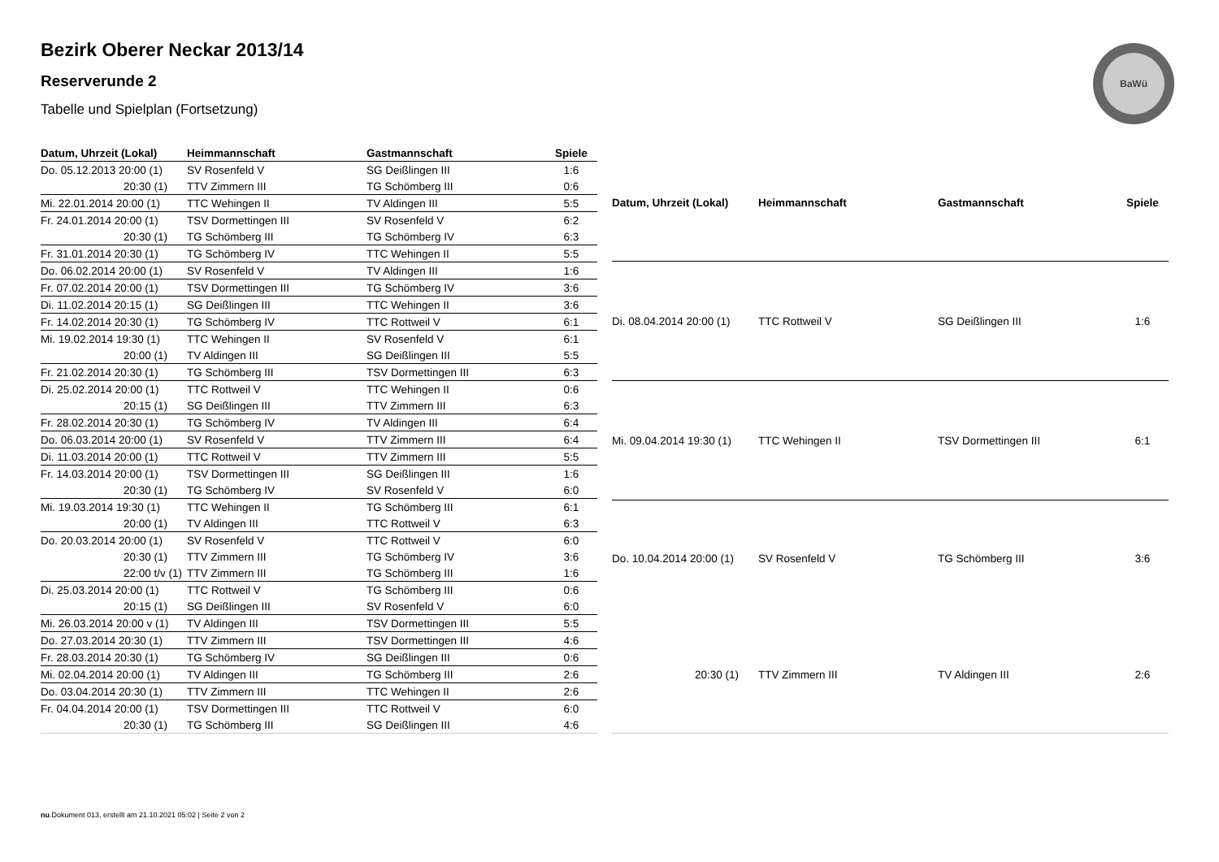Bezirk Oberer Neckar 2013/14
Reserverunde 2
Tabelle und Spielplan (Fortsetzung)
BaWü
| Datum, Uhrzeit (Lokal) | Heimmannschaft | Gastmannschaft | Spiele |
| --- | --- | --- | --- |
| Do. 05.12.2013 20:00 (1) | SV Rosenfeld V | SG Deißlingen III | 1:6 |
| 20:30 (1) | TTV Zimmern III | TG Schömberg III | 0:6 |
| Mi. 22.01.2014 20:00 (1) | TTC Wehingen II | TV Aldingen III | 5:5 |
| Fr. 24.01.2014 20:00 (1) | TSV Dormettingen III | SV Rosenfeld V | 6:2 |
| 20:30 (1) | TG Schömberg III | TG Schömberg IV | 6:3 |
| Fr. 31.01.2014 20:30 (1) | TG Schömberg IV | TTC Wehingen II | 5:5 |
| Do. 06.02.2014 20:00 (1) | SV Rosenfeld V | TV Aldingen III | 1:6 |
| Fr. 07.02.2014 20:00 (1) | TSV Dormettingen III | TG Schömberg IV | 3:6 |
| Di. 11.02.2014 20:15 (1) | SG Deißlingen III | TTC Wehingen II | 3:6 |
| Fr. 14.02.2014 20:30 (1) | TG Schömberg IV | TTC Rottweil V | 6:1 |
| Mi. 19.02.2014 19:30 (1) | TTC Wehingen II | SV Rosenfeld V | 6:1 |
| 20:00 (1) | TV Aldingen III | SG Deißlingen III | 5:5 |
| Fr. 21.02.2014 20:30 (1) | TG Schömberg III | TSV Dormettingen III | 6:3 |
| Di. 25.02.2014 20:00 (1) | TTC Rottweil V | TTC Wehingen II | 0:6 |
| 20:15 (1) | SG Deißlingen III | TTV Zimmern III | 6:3 |
| Fr. 28.02.2014 20:30 (1) | TG Schömberg IV | TV Aldingen III | 6:4 |
| Do. 06.03.2014 20:00 (1) | SV Rosenfeld V | TTV Zimmern III | 6:4 |
| Di. 11.03.2014 20:00 (1) | TTC Rottweil V | TTV Zimmern III | 5:5 |
| Fr. 14.03.2014 20:00 (1) | TSV Dormettingen III | SG Deißlingen III | 1:6 |
| 20:30 (1) | TG Schömberg IV | SV Rosenfeld V | 6:0 |
| Mi. 19.03.2014 19:30 (1) | TTC Wehingen II | TG Schömberg III | 6:1 |
| 20:00 (1) | TV Aldingen III | TTC Rottweil V | 6:3 |
| Do. 20.03.2014 20:00 (1) | SV Rosenfeld V | TTC Rottweil V | 6:0 |
| 20:30 (1) | TTV Zimmern III | TG Schömberg IV | 3:6 |
| 22:00 t/v (1) | TTV Zimmern III | TG Schömberg III | 1:6 |
| Di. 25.03.2014 20:00 (1) | TTC Rottweil V | TG Schömberg III | 0:6 |
| 20:15 (1) | SG Deißlingen III | SV Rosenfeld V | 6:0 |
| Mi. 26.03.2014 20:00 v (1) | TV Aldingen III | TSV Dormettingen III | 5:5 |
| Do. 27.03.2014 20:30 (1) | TTV Zimmern III | TSV Dormettingen III | 4:6 |
| Fr. 28.03.2014 20:30 (1) | TG Schömberg IV | SG Deißlingen III | 0:6 |
| Mi. 02.04.2014 20:00 (1) | TV Aldingen III | TG Schömberg III | 2:6 |
| Do. 03.04.2014 20:30 (1) | TTV Zimmern III | TTC Wehingen II | 2:6 |
| Fr. 04.04.2014 20:00 (1) | TSV Dormettingen III | TTC Rottweil V | 6:0 |
| 20:30 (1) | TG Schömberg III | SG Deißlingen III | 4:6 |
| Datum, Uhrzeit (Lokal) | Heimmannschaft | Gastmannschaft | Spiele |
| --- | --- | --- | --- |
| Di. 08.04.2014 20:00 (1) | TTC Rottweil V | SG Deißlingen III | 1:6 |
| Mi. 09.04.2014 19:30 (1) | TTC Wehingen II | TSV Dormettingen III | 6:1 |
| Do. 10.04.2014 20:00 (1) | SV Rosenfeld V | TG Schömberg III | 3:6 |
| 20:30 (1) | TTV Zimmern III | TV Aldingen III | 2:6 |
nu.Dokument 013, erstellt am 21.10.2021 05:02 | Seite 2 von 2